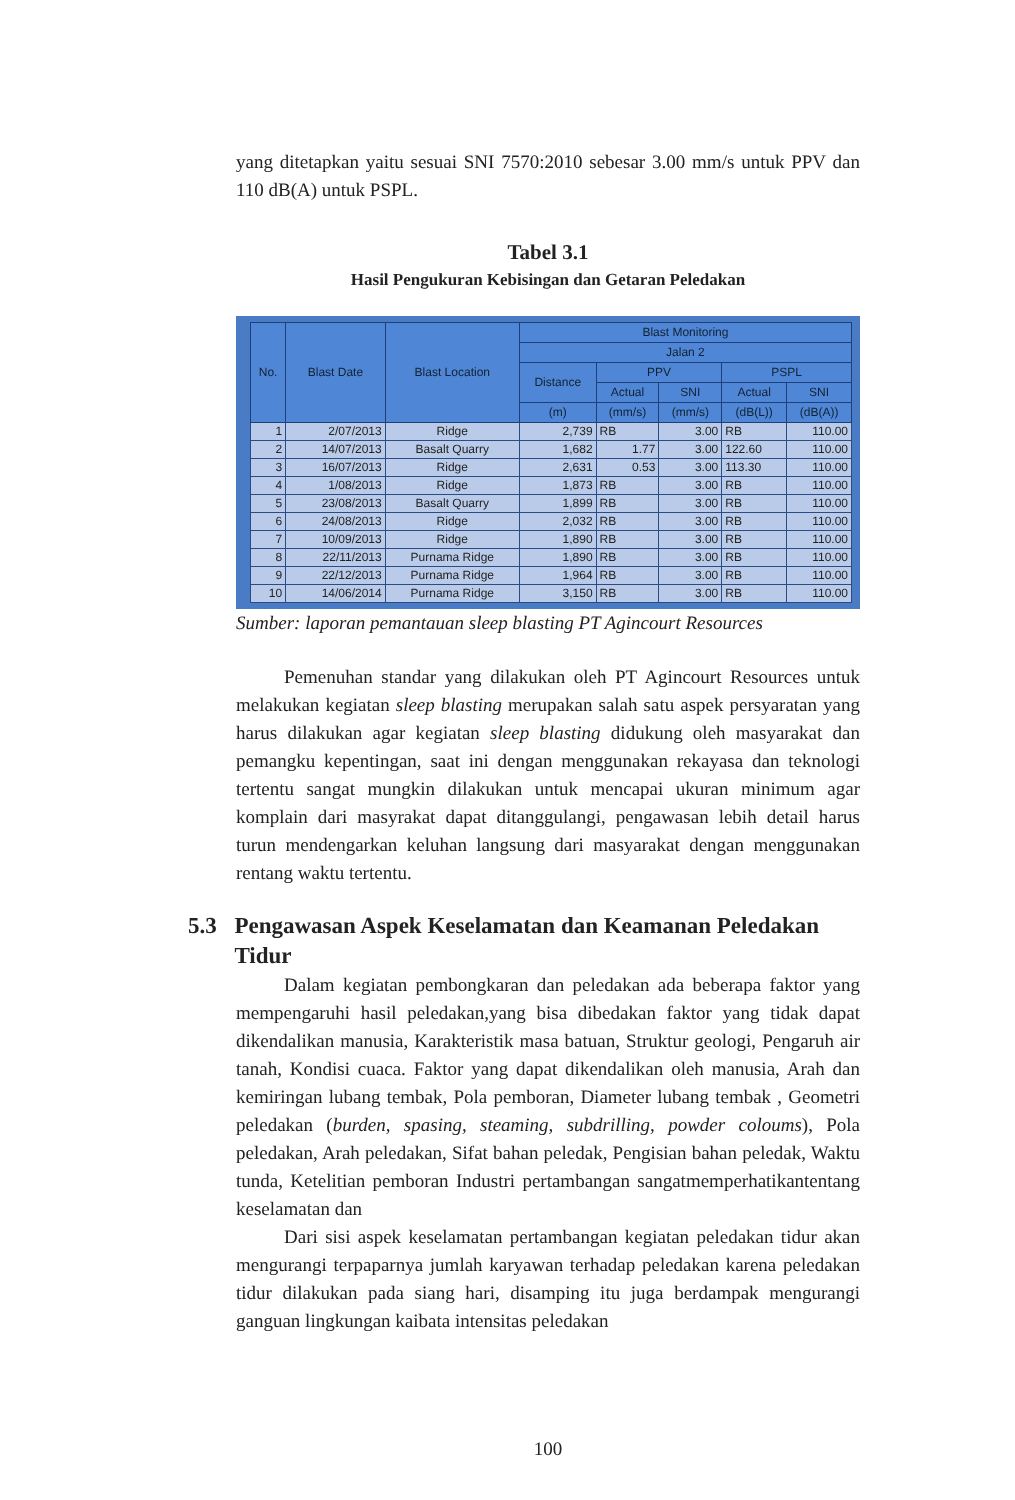yang ditetapkan yaitu sesuai SNI 7570:2010 sebesar 3.00 mm/s untuk PPV dan 110 dB(A) untuk PSPL.
Tabel 3.1
Hasil Pengukuran Kebisingan dan Getaran Peledakan
| No. | Blast Date | Blast Location | Blast Monitoring | | | | |
| --- | --- | --- | --- | --- | --- | --- | --- |
| | | | Jalan 2 | | | | |
| | | | Distance | PPV | | PSPL | |
| | | | | Actual | SNI | Actual | SNI |
| | | | (m) | (mm/s) | (mm/s) | (dB(L)) | (dB(A)) |
| 1 | 2/07/2013 | Ridge | 2,739 | RB | 3.00 | RB | 110.00 |
| 2 | 14/07/2013 | Basalt Quarry | 1,682 | 1.77 | 3.00 | 122.60 | 110.00 |
| 3 | 16/07/2013 | Ridge | 2,631 | 0.53 | 3.00 | 113.30 | 110.00 |
| 4 | 1/08/2013 | Ridge | 1,873 | RB | 3.00 | RB | 110.00 |
| 5 | 23/08/2013 | Basalt Quarry | 1,899 | RB | 3.00 | RB | 110.00 |
| 6 | 24/08/2013 | Ridge | 2,032 | RB | 3.00 | RB | 110.00 |
| 7 | 10/09/2013 | Ridge | 1,890 | RB | 3.00 | RB | 110.00 |
| 8 | 22/11/2013 | Purnama Ridge | 1,890 | RB | 3.00 | RB | 110.00 |
| 9 | 22/12/2013 | Purnama Ridge | 1,964 | RB | 3.00 | RB | 110.00 |
| 10 | 14/06/2014 | Purnama Ridge | 3,150 | RB | 3.00 | RB | 110.00 |
Sumber: laporan pemantauan sleep blasting PT Agincourt Resources
Pemenuhan standar yang dilakukan oleh PT Agincourt Resources untuk melakukan kegiatan sleep blasting merupakan salah satu aspek persyaratan yang harus dilakukan agar kegiatan sleep blasting didukung oleh masyarakat dan pemangku kepentingan, saat ini dengan menggunakan rekayasa dan teknologi tertentu sangat mungkin dilakukan untuk mencapai ukuran minimum agar komplain dari masyrakat dapat ditanggulangi, pengawasan lebih detail harus turun mendengarkan keluhan langsung dari masyarakat dengan menggunakan rentang waktu tertentu.
5.3 Pengawasan Aspek Keselamatan dan Keamanan Peledakan Tidur
Dalam kegiatan pembongkaran dan peledakan ada beberapa faktor yang mempengaruhi hasil peledakan,yang bisa dibedakan faktor yang tidak dapat dikendalikan manusia, Karakteristik masa batuan, Struktur geologi, Pengaruh air tanah, Kondisi cuaca. Faktor yang dapat dikendalikan oleh manusia, Arah dan kemiringan lubang tembak, Pola pemboran, Diameter lubang tembak , Geometri peledakan (burden, spasing, steaming, subdrilling, powder coloums), Pola peledakan, Arah peledakan, Sifat bahan peledak, Pengisian bahan peledak, Waktu tunda, Ketelitian pemboran Industri pertambangan sangatmemperhatikantentang keselamatan dan
Dari sisi aspek keselamatan pertambangan kegiatan peledakan tidur akan mengurangi terpaparnya jumlah karyawan terhadap peledakan karena peledakan tidur dilakukan pada siang hari, disamping itu juga berdampak mengurangi ganguan lingkungan kaibata intensitas peledakan
100